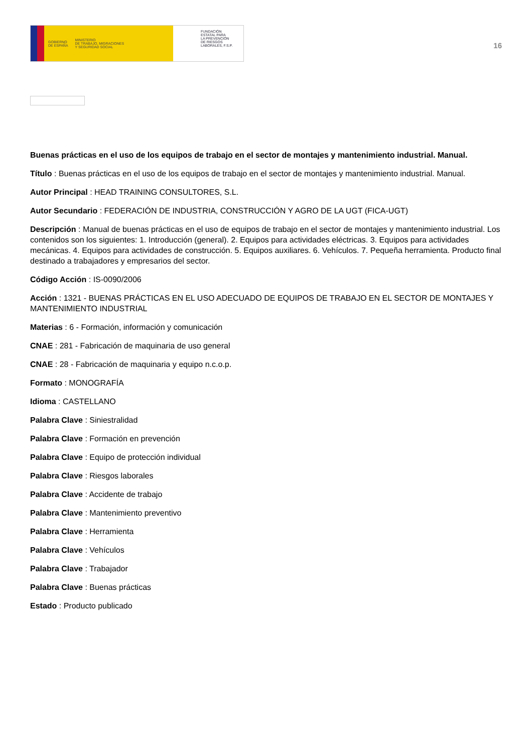GOBIERNO
DE ESPAÑA MINISTERIO
DE TRABAJO, MIGRACIONES
Y SEGURIDAD SOCIAL
FUNDACIÓN
ESTATAL PARA
LA PREVENCIÓN
DE RIESGOS
LABORALES, F.S.P.
16
Buenas prácticas en el uso de los equipos de trabajo en el sector de montajes y mantenimiento industrial. Manual.
Título : Buenas prácticas en el uso de los equipos de trabajo en el sector de montajes y mantenimiento industrial. Manual.
Autor Principal : HEAD TRAINING CONSULTORES, S.L.
Autor Secundario : FEDERACIÓN DE INDUSTRIA, CONSTRUCCIÓN Y AGRO DE LA UGT (FICA-UGT)
Descripción : Manual de buenas prácticas en el uso de equipos de trabajo en el sector de montajes y mantenimiento industrial. Los contenidos son los siguientes: 1. Introducción (general). 2. Equipos para actividades eléctricas. 3. Equipos para actividades mecánicas. 4. Equipos para actividades de construcción. 5. Equipos auxiliares. 6. Vehículos. 7. Pequeña herramienta. Producto final destinado a trabajadores y empresarios del sector.
Código Acción : IS-0090/2006
Acción : 1321 - BUENAS PRÁCTICAS EN EL USO ADECUADO DE EQUIPOS DE TRABAJO EN EL SECTOR DE MONTAJES Y MANTENIMIENTO INDUSTRIAL
Materias : 6 - Formación, información y comunicación
CNAE : 281 - Fabricación de maquinaria de uso general
CNAE : 28 - Fabricación de maquinaria y equipo n.c.o.p.
Formato : MONOGRAFÍA
Idioma : CASTELLANO
Palabra Clave : Siniestralidad
Palabra Clave : Formación en prevención
Palabra Clave : Equipo de protección individual
Palabra Clave : Riesgos laborales
Palabra Clave : Accidente de trabajo
Palabra Clave : Mantenimiento preventivo
Palabra Clave : Herramienta
Palabra Clave : Vehículos
Palabra Clave : Trabajador
Palabra Clave : Buenas prácticas
Estado : Producto publicado